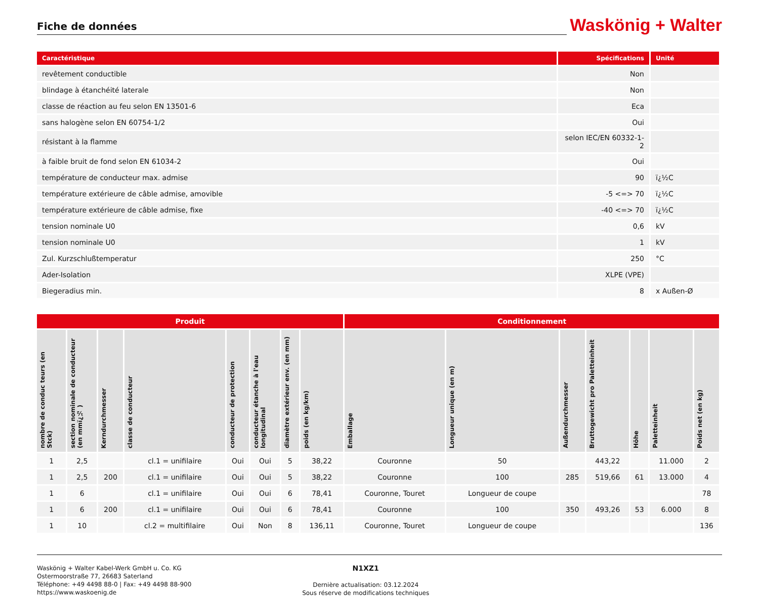Fiche de données
Waskönig + Walter
| Caractéristique | Spécifications | Unité |
| --- | --- | --- |
| revêtement conductible | Non | |
| blindage à étanchéité laterale | Non | |
| classe de réaction au feu selon EN 13501-6 | Eca | |
| sans halogène selon EN 60754-1/2 | Oui | |
| résistant à la flamme | selon IEC/EN 60332-1-2 | |
| à faible bruit de fond selon EN 61034-2 | Oui | |
| température de conducteur max. admise | 90 | ï¿½C |
| température extérieure de câble admise, amovible | -5 <=> 70 | ï¿½C |
| température extérieure de câble admise, fixe | -40 <=> 70 | ï¿½C |
| tension nominale U0 | 0,6 | kV |
| tension nominale U0 | 1 | kV |
| Zul. Kurzschlußtemperatur | 250 | °C |
| Ader-Isolation | XLPE (VPE) | |
| Biegeradius min. | 8 | x Außen-Ø |
| Produit | | | | | | | | Conditionnement | | | | | | |
| --- | --- | --- | --- | --- | --- | --- | --- | --- | --- | --- | --- | --- | --- | --- |
| nombre de conduc teurs (en Stck) | section nominale de conducteur (en mmï¿½ ) | Kerndurchmesser | classe de conducteur | conducteur de protection | conducteur étanche à l'eau longitudinal | diamètre extérieur env. (en mm) | poids (en kg/km) | Emballage | Longueur unique (en m) | Außendurchmesser | Bruttogewicht pro Paletteinheit | Höhe | Paletteinheit | Poids net (en kg) |
| 1 | 2,5 | | cl.1 = unifilaire | Oui | Oui | 5 | 38,22 | Couronne | 50 | | 443,22 | | 11.000 | 2 |
| 1 | 2,5 | 200 | cl.1 = unifilaire | Oui | Oui | 5 | 38,22 | Couronne | 100 | 285 | 519,66 | 61 | 13.000 | 4 |
| 1 | 6 | | cl.1 = unifilaire | Oui | Oui | 6 | 78,41 | Couronne, Touret | Longueur de coupe | | | | | 78 |
| 1 | 6 | 200 | cl.1 = unifilaire | Oui | Oui | 6 | 78,41 | Couronne | 100 | 350 | 493,26 | 53 | 6.000 | 8 |
| 1 | 10 | | cl.2 = multifilaire | Oui | Non | 8 | 136,11 | Couronne, Touret | Longueur de coupe | | | | | 136 |
Waskönig + Walter Kabel-Werk GmbH u. Co. KG
Ostermoorstraße 77, 26683 Saterland
Téléphone: +49 4498 88-0 | Fax: +49 4498 88-900
https://www.waskoenig.de
N1XZ1
Dernière actualisation: 03.12.2024
Sous réserve de modifications techniques